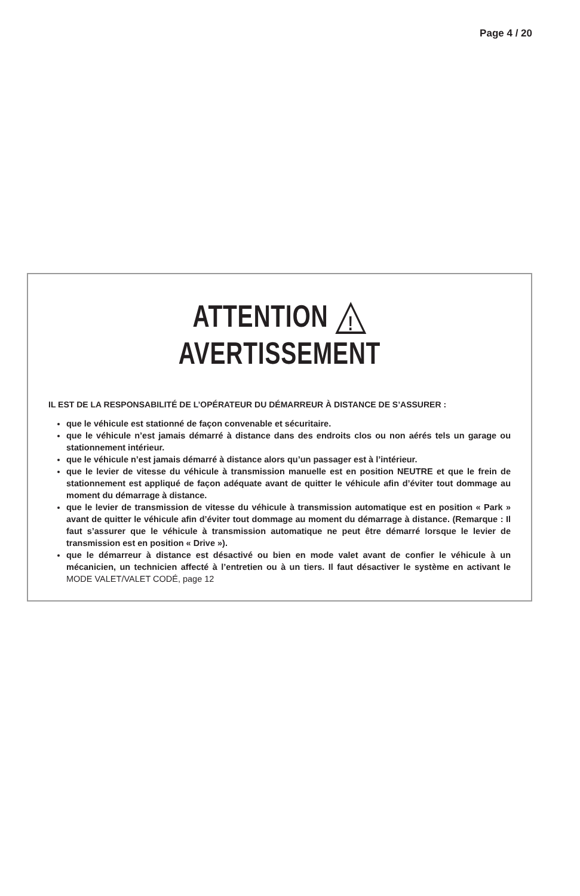Page 4 / 20
ATTENTION
!
AVERTISSEMENT
IL EST DE LA RESPONSABILITÉ DE L’OPÉRATEUR DU DÉMARREUR À DISTANCE DE S’ASSURER :
que le véhicule est stationné de façon convenable et sécuritaire.
que le véhicule n’est jamais démarré à distance dans des endroits clos ou non aérés tels un garage ou stationnement intérieur.
que le véhicule n’est jamais démarré à distance alors qu’un passager est à l’intérieur.
que le levier de vitesse du véhicule à transmission manuelle est en position NEUTRE et que le frein de stationnement est appliqué de façon adéquate avant de quitter le véhicule afin d’éviter tout dommage au moment du démarrage à distance.
que le levier de transmission de vitesse du véhicule à transmission automatique est en position « Park » avant de quitter le véhicule afin d’éviter tout dommage au moment du démarrage à distance. (Remarque : Il faut s’assurer que le véhicule à transmission automatique ne peut être démarré lorsque le levier de transmission est en position « Drive »).
que le démarreur à distance est désactivé ou bien en mode valet avant de confier le véhicule à un mécanicien, un technicien affecté à l’entretien ou à un tiers. Il faut désactiver le système en activant le MODE VALET/VALET CODÉ, page 12